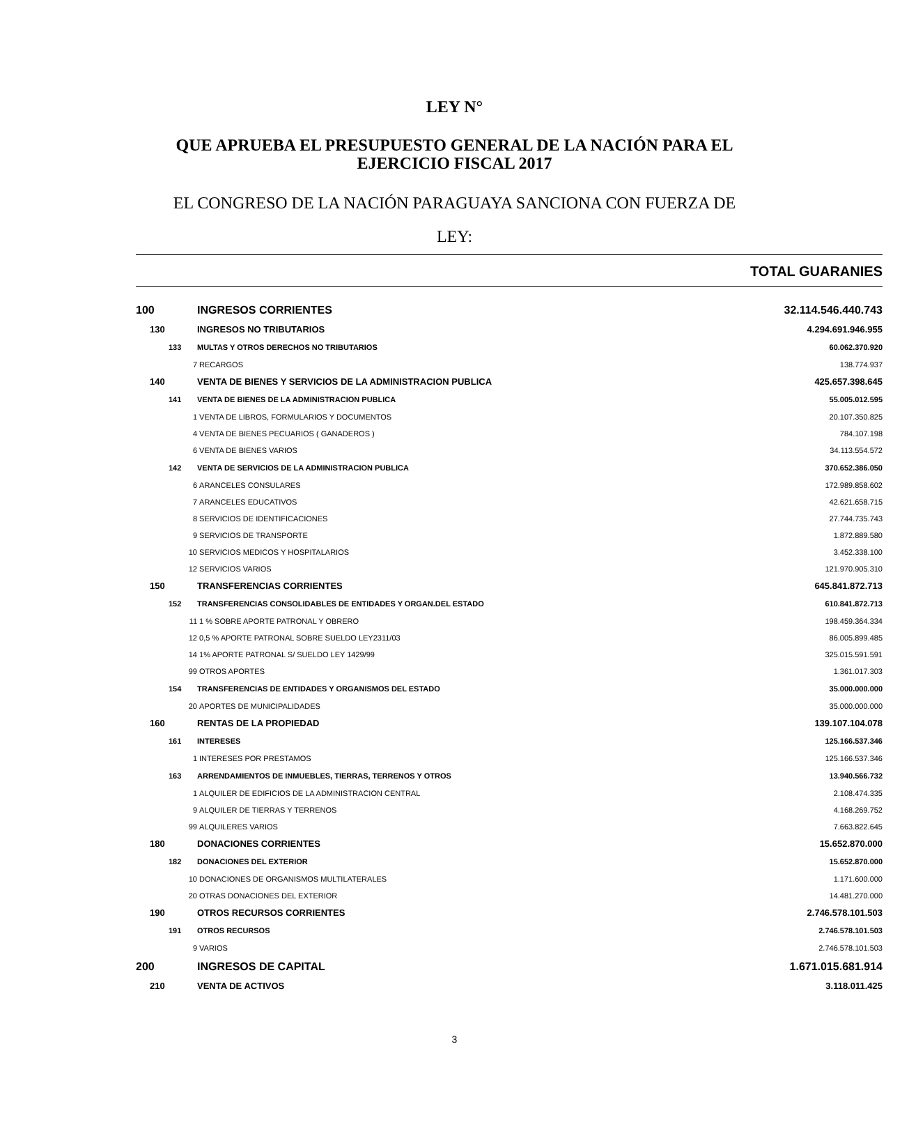LEY N°
QUE APRUEBA EL PRESUPUESTO GENERAL DE LA NACIÓN PARA EL
EJERCICIO FISCAL 2017
EL CONGRESO DE LA NACIÓN PARAGUAYA SANCIONA CON FUERZA DE
LEY:
TOTAL GUARANIES
| 100 | INGRESOS CORRIENTES | 32.114.546.440.743 |
| 130 | INGRESOS NO TRIBUTARIOS | 4.294.691.946.955 |
| 133 | MULTAS Y OTROS DERECHOS NO TRIBUTARIOS | 60.062.370.920 |
| 7 | RECARGOS | 138.774.937 |
| 140 | VENTA DE BIENES Y SERVICIOS DE LA ADMINISTRACION PUBLICA | 425.657.398.645 |
| 141 | VENTA DE BIENES DE LA ADMINISTRACION PUBLICA | 55.005.012.595 |
| 1 | VENTA DE LIBROS, FORMULARIOS Y DOCUMENTOS | 20.107.350.825 |
| 4 | VENTA DE BIENES PECUARIOS ( GANADEROS ) | 784.107.198 |
| 6 | VENTA DE BIENES VARIOS | 34.113.554.572 |
| 142 | VENTA DE SERVICIOS DE LA ADMINISTRACION PUBLICA | 370.652.386.050 |
| 6 | ARANCELES CONSULARES | 172.989.858.602 |
| 7 | ARANCELES EDUCATIVOS | 42.621.658.715 |
| 8 | SERVICIOS DE IDENTIFICACIONES | 27.744.735.743 |
| 9 | SERVICIOS DE TRANSPORTE | 1.872.889.580 |
| 10 | SERVICIOS MEDICOS Y HOSPITALARIOS | 3.452.338.100 |
| 12 | SERVICIOS VARIOS | 121.970.905.310 |
| 150 | TRANSFERENCIAS CORRIENTES | 645.841.872.713 |
| 152 | TRANSFERENCIAS CONSOLIDABLES DE ENTIDADES Y ORGAN.DEL ESTADO | 610.841.872.713 |
| 11 | 1 % SOBRE APORTE PATRONAL Y OBRERO | 198.459.364.334 |
| 12 | 0,5 % APORTE PATRONAL SOBRE SUELDO LEY2311/03 | 86.005.899.485 |
| 14 | 1% APORTE PATRONAL S/ SUELDO LEY 1429/99 | 325.015.591.591 |
| 99 | OTROS APORTES | 1.361.017.303 |
| 154 | TRANSFERENCIAS DE ENTIDADES Y ORGANISMOS DEL ESTADO | 35.000.000.000 |
| 20 | APORTES DE MUNICIPALIDADES | 35.000.000.000 |
| 160 | RENTAS DE LA PROPIEDAD | 139.107.104.078 |
| 161 | INTERESES | 125.166.537.346 |
| 1 | INTERESES POR PRESTAMOS | 125.166.537.346 |
| 163 | ARRENDAMIENTOS DE INMUEBLES, TIERRAS, TERRENOS Y OTROS | 13.940.566.732 |
| 1 | ALQUILER DE EDIFICIOS DE LA ADMINISTRACION CENTRAL | 2.108.474.335 |
| 9 | ALQUILER DE TIERRAS Y TERRENOS | 4.168.269.752 |
| 99 | ALQUILERES VARIOS | 7.663.822.645 |
| 180 | DONACIONES CORRIENTES | 15.652.870.000 |
| 182 | DONACIONES DEL EXTERIOR | 15.652.870.000 |
| 10 | DONACIONES DE ORGANISMOS MULTILATERALES | 1.171.600.000 |
| 20 | OTRAS DONACIONES DEL EXTERIOR | 14.481.270.000 |
| 190 | OTROS RECURSOS CORRIENTES | 2.746.578.101.503 |
| 191 | OTROS RECURSOS | 2.746.578.101.503 |
| 9 | VARIOS | 2.746.578.101.503 |
| 200 | INGRESOS DE CAPITAL | 1.671.015.681.914 |
| 210 | VENTA DE ACTIVOS | 3.118.011.425 |
3